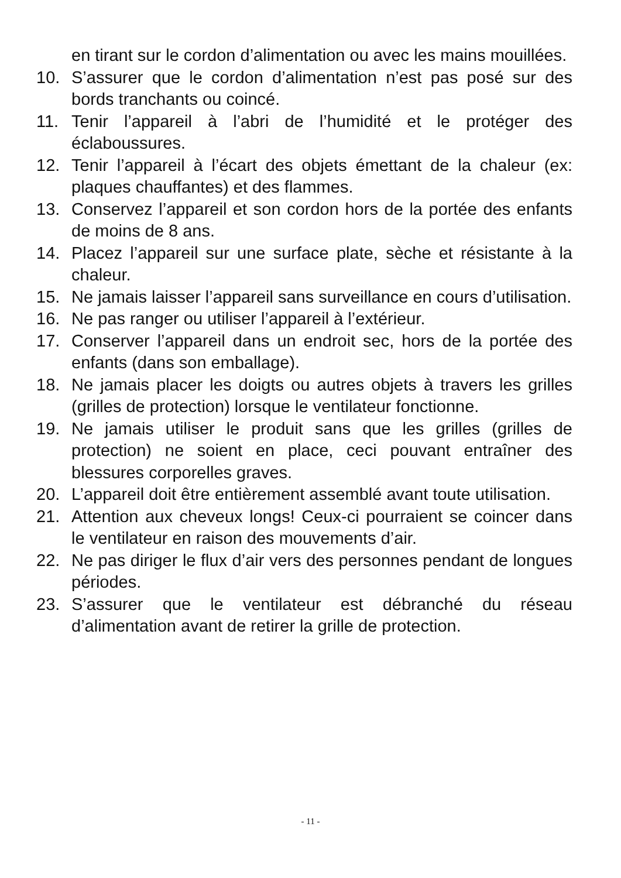en tirant sur le cordon d’alimentation ou avec les mains mouillées.
10. S’assurer que le cordon d’alimentation n’est pas posé sur des bords tranchants ou coincé.
11. Tenir l’appareil à l’abri de l’humidité et le protéger des éclaboussures.
12. Tenir l’appareil à l’écart des objets émettant de la chaleur (ex: plaques chauffantes) et des flammes.
13. Conservez l’appareil et son cordon hors de la portée des enfants de moins de 8 ans.
14. Placez l’appareil sur une surface plate, sèche et résistante à la chaleur.
15. Ne jamais laisser l’appareil sans surveillance en cours d’utilisation.
16. Ne pas ranger ou utiliser l’appareil à l’extérieur.
17. Conserver l’appareil dans un endroit sec, hors de la portée des enfants (dans son emballage).
18. Ne jamais placer les doigts ou autres objets à travers les grilles (grilles de protection) lorsque le ventilateur fonctionne.
19. Ne jamais utiliser le produit sans que les grilles (grilles de protection) ne soient en place, ceci pouvant entraîner des blessures corporelles graves.
20. L’appareil doit être entièrement assemblé avant toute utilisation.
21. Attention aux cheveux longs! Ceux-ci pourraient se coincer dans le ventilateur en raison des mouvements d’air.
22. Ne pas diriger le flux d’air vers des personnes pendant de longues périodes.
23. S’assurer que le ventilateur est débranché du réseau d’alimentation avant de retirer la grille de protection.
- 11 -